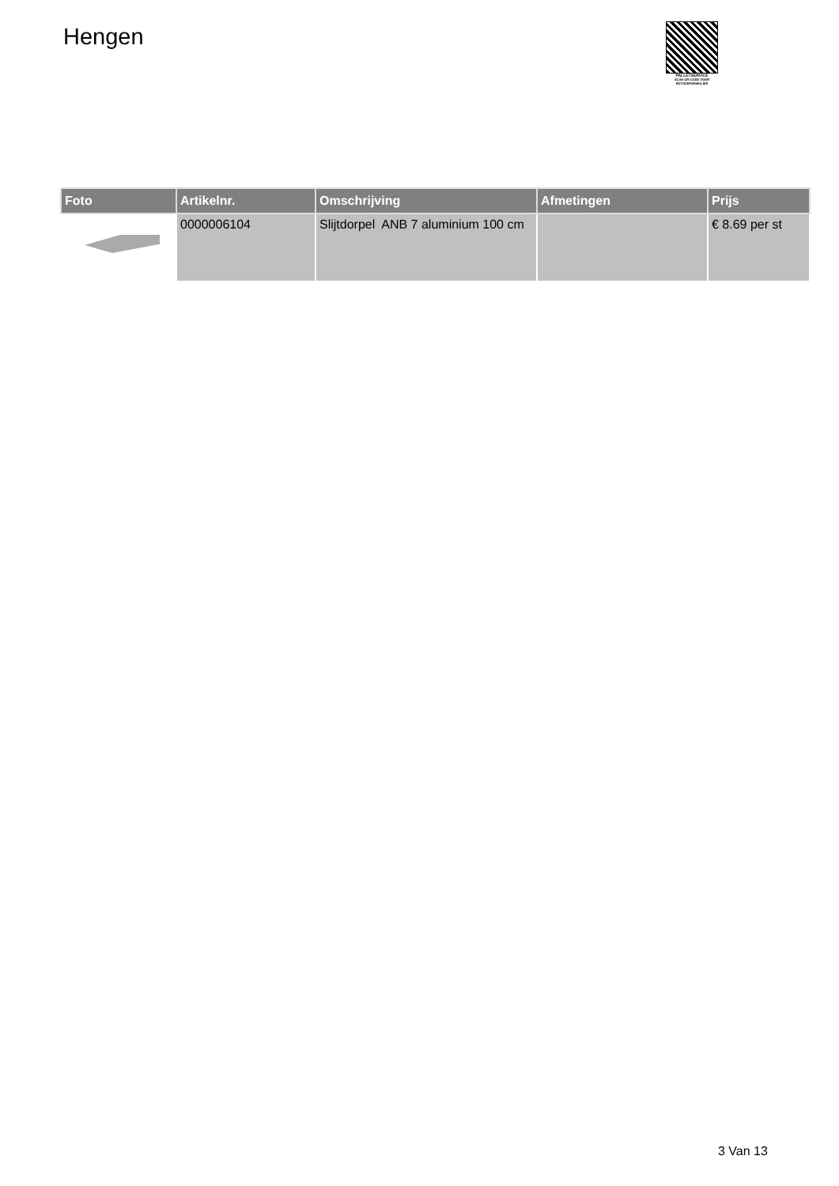Hengen
PALLETSERVICE
SCAN QR-CODE VOOR
RETOURFORMULIER
| Foto | Artikelnr. | Omschrijving | Afmetingen | Prijs |
| --- | --- | --- | --- | --- |
| | 0000006104 | Slijtdorpel ANB 7 aluminium 100 cm | | € 8.69 per st |
3 Van 13